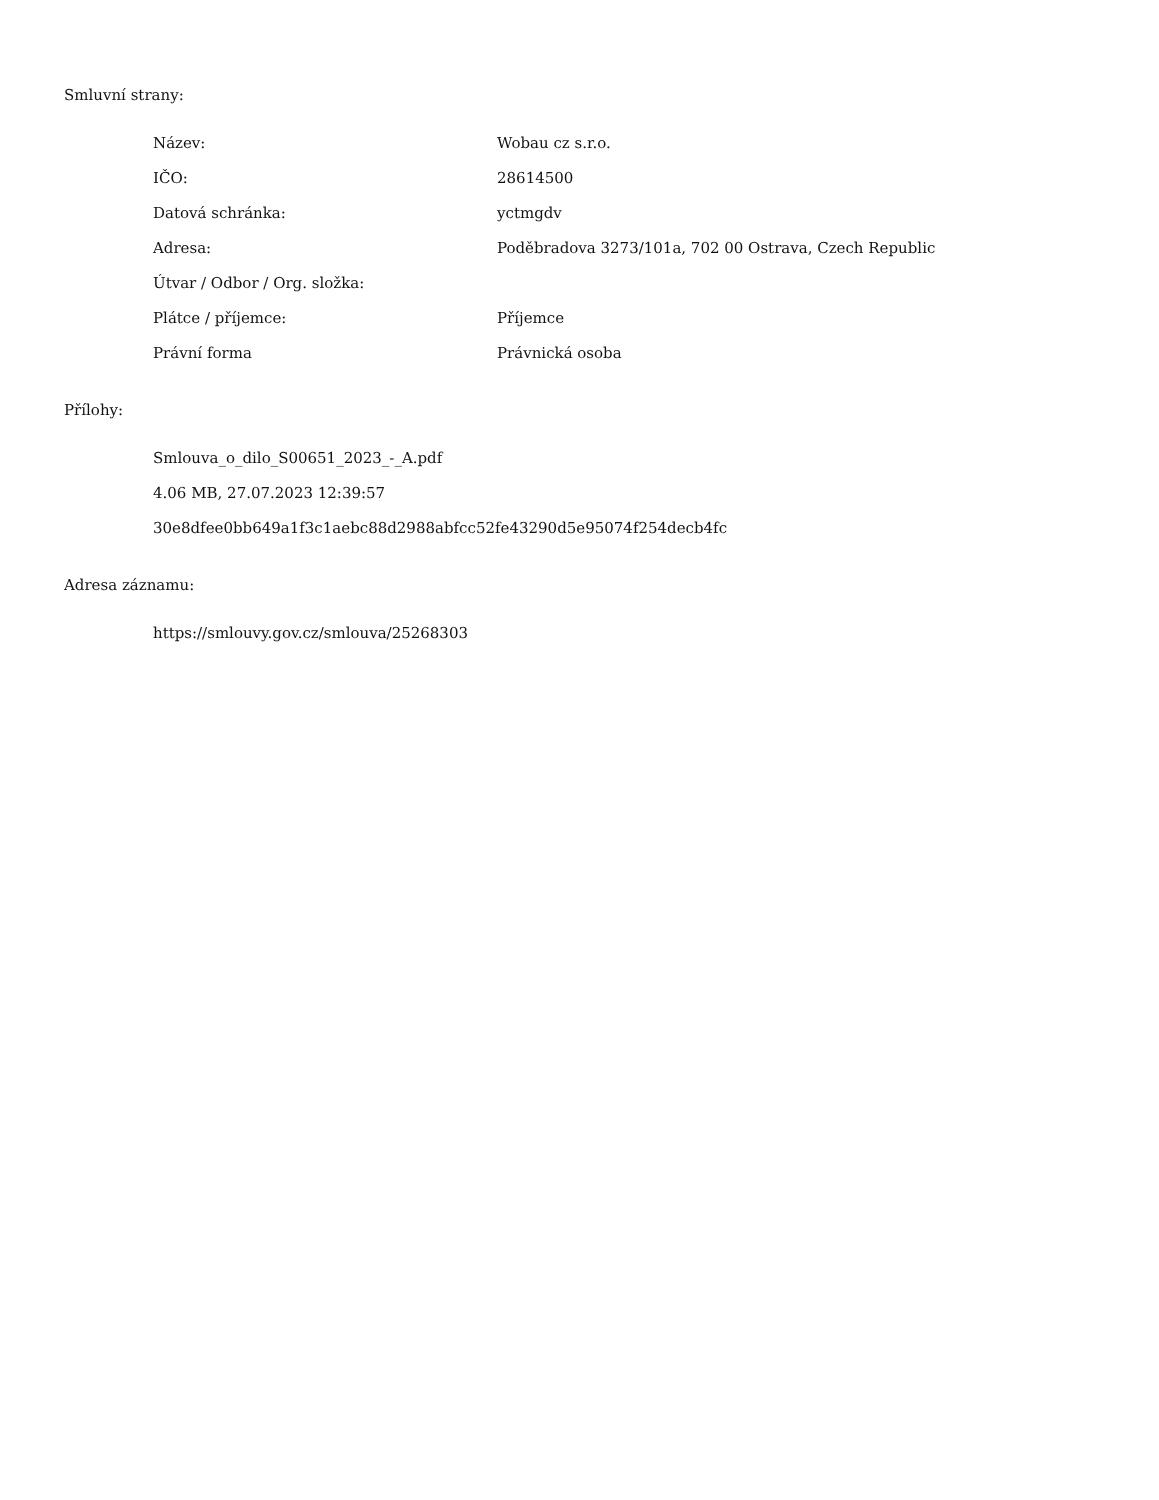Smluvní strany:
| Název: | Wobau cz s.r.o. |
| IČO: | 28614500 |
| Datová schránka: | yctmgdv |
| Adresa: | Poděbradova 3273/101a, 702 00 Ostrava, Czech Republic |
| Útvar / Odbor / Org. složka: | |
| Plátce / příjemce: | Příjemce |
| Právní forma | Právnická osoba |
Přílohy:
Smlouva_o_dilo_S00651_2023_-_A.pdf
4.06 MB, 27.07.2023 12:39:57
30e8dfee0bb649a1f3c1aebc88d2988abfcc52fe43290d5e95074f254decb4fc
Adresa záznamu:
https://smlouvy.gov.cz/smlouva/25268303